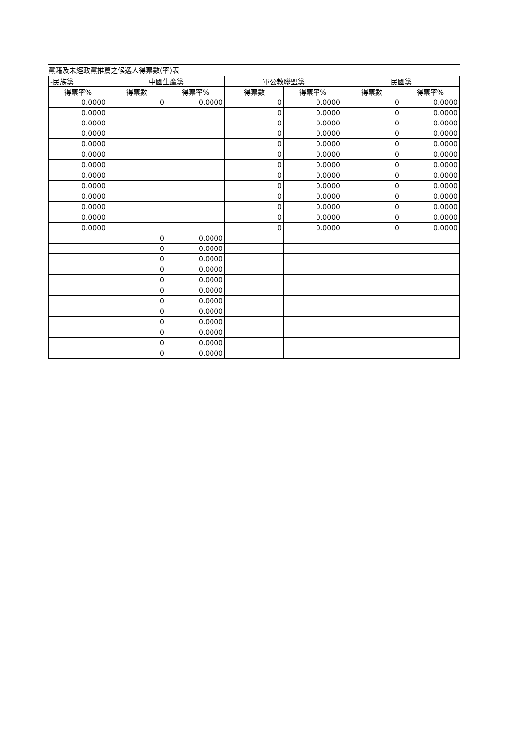黨籍及未經政黨推薦之候選人得票數(率)表
| -民族黨 | 中國生產黨 | | 軍公教聯盟黨 | | 民國黨 | |
| --- | --- | --- | --- | --- | --- | --- |
| 得票率% | 得票數 | 得票率% | 得票數 | 得票率% | 得票數 | 得票率% |
| 0.0000 | 0 | 0.0000 | 0 | 0.0000 | 0 | 0.0000 |
| 0.0000 | | | 0 | 0.0000 | 0 | 0.0000 |
| 0.0000 | | | 0 | 0.0000 | 0 | 0.0000 |
| 0.0000 | | | 0 | 0.0000 | 0 | 0.0000 |
| 0.0000 | | | 0 | 0.0000 | 0 | 0.0000 |
| 0.0000 | | | 0 | 0.0000 | 0 | 0.0000 |
| 0.0000 | | | 0 | 0.0000 | 0 | 0.0000 |
| 0.0000 | | | 0 | 0.0000 | 0 | 0.0000 |
| 0.0000 | | | 0 | 0.0000 | 0 | 0.0000 |
| 0.0000 | | | 0 | 0.0000 | 0 | 0.0000 |
| 0.0000 | | | 0 | 0.0000 | 0 | 0.0000 |
| 0.0000 | | | 0 | 0.0000 | 0 | 0.0000 |
| 0.0000 | | | 0 | 0.0000 | 0 | 0.0000 |
| | 0 | 0.0000 | | | | |
| | 0 | 0.0000 | | | | |
| | 0 | 0.0000 | | | | |
| | 0 | 0.0000 | | | | |
| | 0 | 0.0000 | | | | |
| | 0 | 0.0000 | | | | |
| | 0 | 0.0000 | | | | |
| | 0 | 0.0000 | | | | |
| | 0 | 0.0000 | | | | |
| | 0 | 0.0000 | | | | |
| | 0 | 0.0000 | | | | |
| | 0 | 0.0000 | | | | |